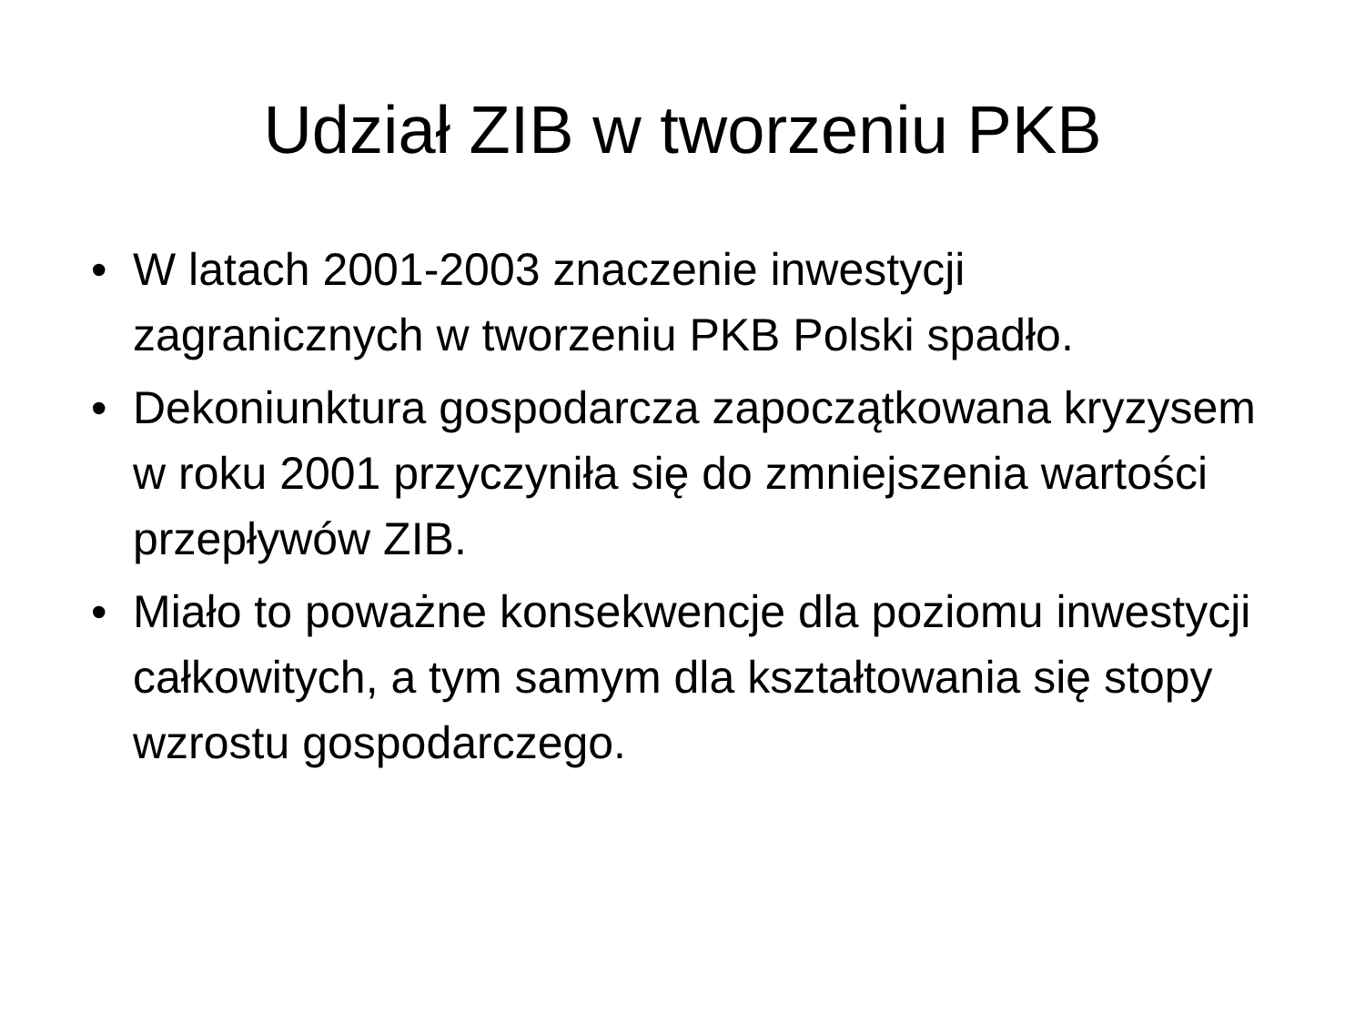Udział ZIB w tworzeniu PKB
• W latach 2001-2003 znaczenie inwestycji zagranicznych w tworzeniu PKB Polski spadło.
• Dekoniunktura gospodarcza zapoczątkowana kryzysem w roku 2001 przyczyniła się do zmniejszenia wartości przepływów ZIB.
• Miało to poważne konsekwencje dla poziomu inwestycji całkowitych, a tym samym dla kształtowania się stopy wzrostu gospodarczego.